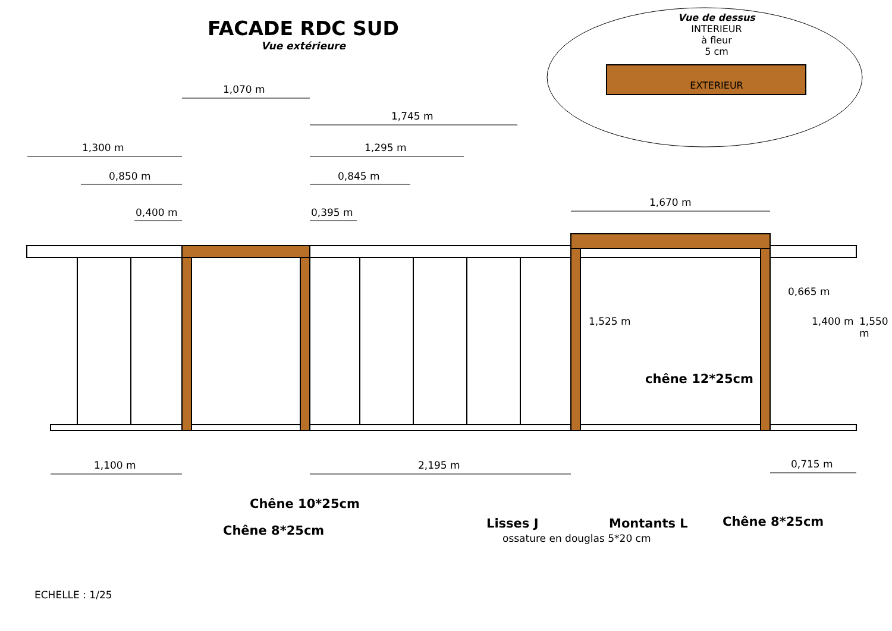FACADE RDC SUD
Vue extérieure
Vue de dessus
INTERIEUR
à fleur
5 cm
EXTERIEUR
1,070 m
1,745 m
1,300 m 1,295 m
0,850 m 0,845 m
0,400 m 0,395 m
1,670 m
0,665 m
1,525 m 1,400 m 1,550 m
1,100 m 2,195 m 0,715 m
chêne 12*25cm
Chêne 10*25cm
Chêne 8*25cm Lisses J Montants L
ossature en douglas 5*20 cm
Chêne 8*25cm
ECHELLE : 1/25